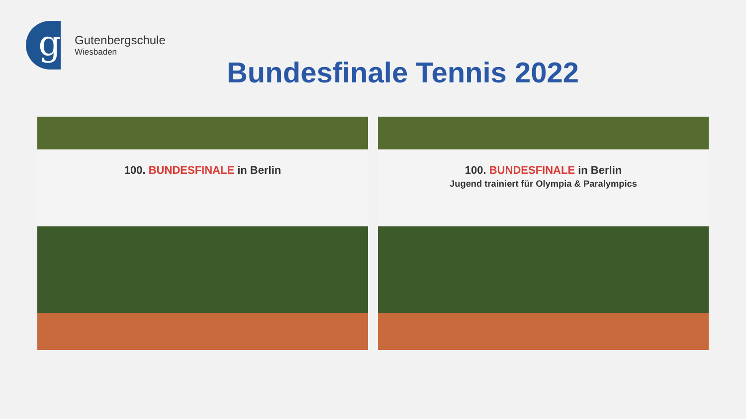g
Gutenbergschule
Wiesbaden
Bundesfinale Tennis 2022
100. BUNDESFINALE in Berlin
100. BUNDESFINALE in Berlin
Jugend trainiert für Olympia & Paralympics